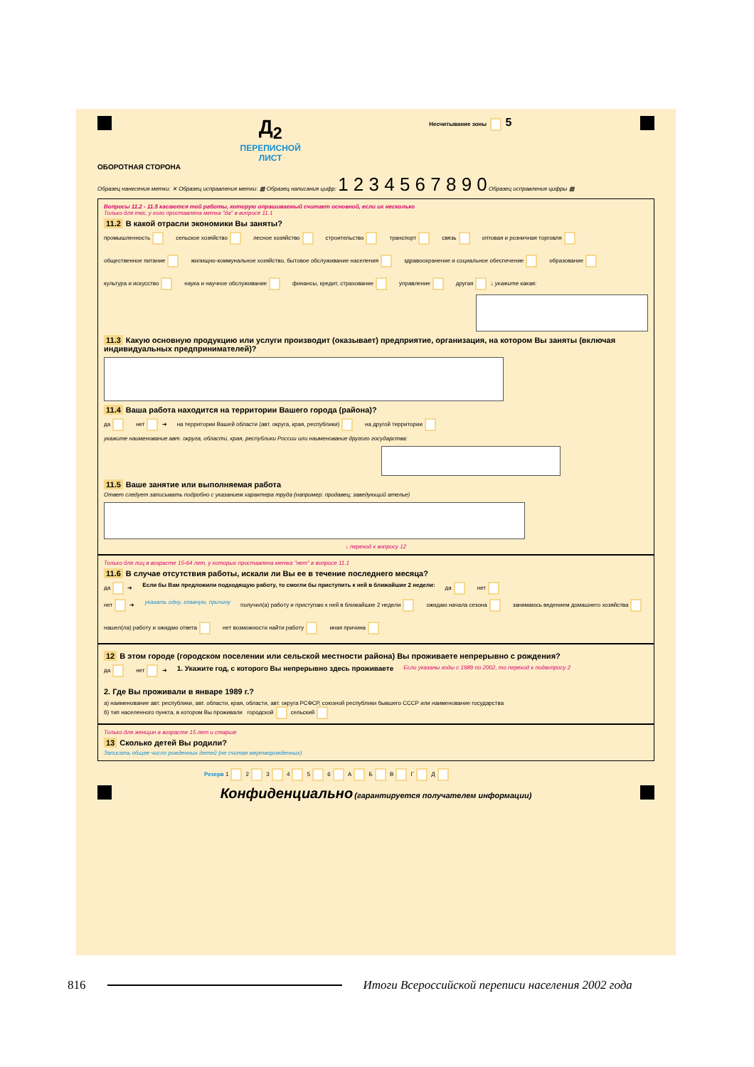Д<sub>2</sub>
ПЕРЕПИСНОЙ
ЛИСТ
Несчитывание зоны 5
ОБОРОТНАЯ СТОРОНА
Образец нанесения метки: ✕ Образец исправления метки: ▩ Образец написания цифр: 1 2 3 4 5 6 7 8 9 0 Образец исправления цифры ▩
Вопросы 11.2 - 11.5 касаются той работы, которую опрашиваемый считает основной, если их несколько
Только для тех, у кого проставлена метка "да" в вопросе 11.1
11.2 В какой отрасли экономики Вы заняты?
промышленность сельское хозяйство лесное хозяйство строительство транспорт связь оптовая и розничная торговля общественное питание жилищно-коммунальное хозяйство, бытовое обслуживание населения здравоохранение и социальное обеспечение образование культура и искусство наука и научное обслуживание финансы, кредит, страхование управление другая ↓ укажите какая:
11.3 Какую основную продукцию или услуги производит (оказывает) предприятие, организация, на котором Вы заняты (включая индивидуальных предпринимателей)?
11.4 Ваша работа находится на территории Вашего города (района)?
да нет ➔ на территории Вашей области (авт. округа, края, республики) на другой территории
укажите наименование авт. округа, области, края, республики России или наименование другого государства:
11.5 Ваше занятие или выполняемая работа
Ответ следует записывать подробно с указанием характера труда (например: продавец; заведующий ателье)
↓ переход к вопросу 12
Только для лиц в возрасте 15-64 лет, у которых проставлена метка "нет" в вопросе 11.1
11.6 В случае отсутствия работы, искали ли Вы ее в течение последнего месяца?
да ➔ Если бы Вам предложили подходящую работу, то смогли бы приступить к ней в ближайшие 2 недели: да нет
нет ➔ указать одну, главную, причину получил(а) работу и приступаю к ней в ближайшие 2 недели ожидаю начала сезона занимаюсь ведением домашнего хозяйства нашел(ла) работу и ожидаю ответа нет возможности найти работу иная причина
12 В этом городе (городском поселении или сельской местности района) Вы проживаете непрерывно с рождения?
да нет ➔ 1. Укажите год, с которого Вы непрерывно здесь проживаете Если указаны годы с 1989 по 2002, то переход к подвопросу 2 2. Где Вы проживали в январе 1989 г.?
а) наименование авт. республики, авт. области, края, области, авт. округа РСФСР, союзной республики бывшего СССР или наименование государства
б) тип населенного пункта, в котором Вы проживали городской сельский
Только для женщин в возрасте 15 лет и старше
13 Сколько детей Вы родили?
Записать общее число рожденных детей (не считая мертворожденных)
Резерв 1 2 3 4 5 6 А Б В Г Д
Конфиденциально (гарантируется получателем информации)
816 Итоги Всероссийской переписи населения 2002 года